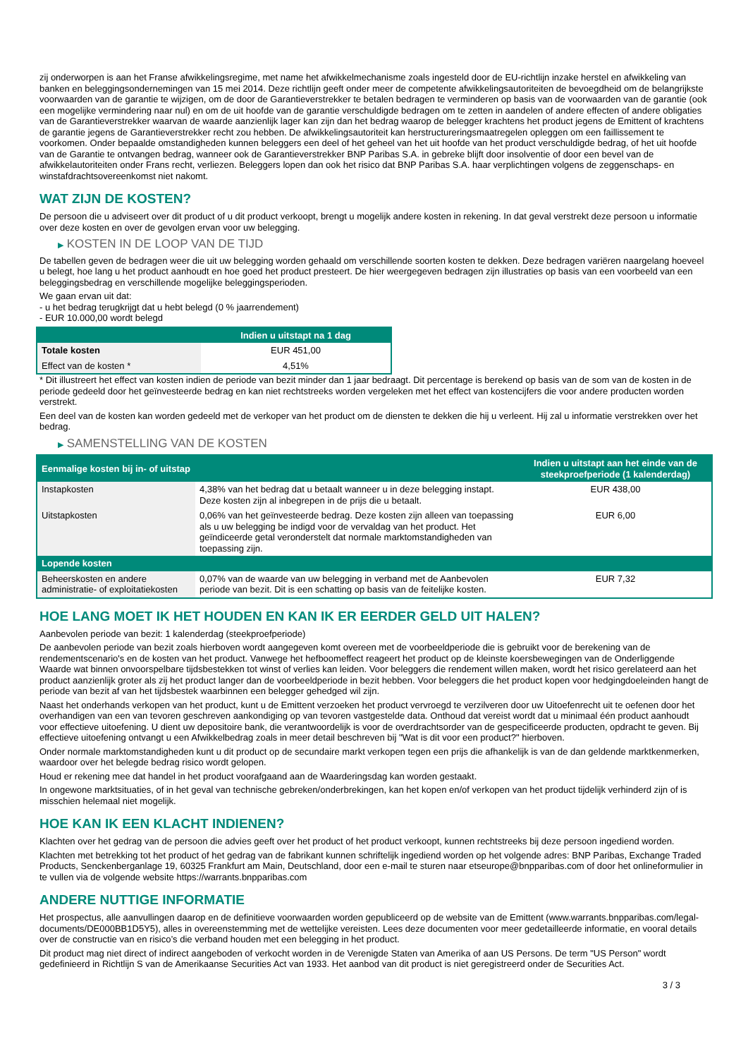zij onderworpen is aan het Franse afwikkelingsregime, met name het afwikkelmechanisme zoals ingesteld door de EU-richtlijn inzake herstel en afwikkeling van banken en beleggingsondernemingen van 15 mei 2014. Deze richtlijn geeft onder meer de competente afwikkelingsautoriteiten de bevoegdheid om de belangrijkste voorwaarden van de garantie te wijzigen, om de door de Garantieverstrekker te betalen bedragen te verminderen op basis van de voorwaarden van de garantie (ook een mogelijke vermindering naar nul) en om de uit hoofde van de garantie verschuldigde bedragen om te zetten in aandelen of andere effecten of andere obligaties van de Garantieverstrekker waarvan de waarde aanzienlijk lager kan zijn dan het bedrag waarop de belegger krachtens het product jegens de Emittent of krachtens de garantie jegens de Garantieverstrekker recht zou hebben. De afwikkelingsautoriteit kan herstructureringsmaatregelen opleggen om een faillissement te voorkomen. Onder bepaalde omstandigheden kunnen beleggers een deel of het geheel van het uit hoofde van het product verschuldigde bedrag, of het uit hoofde van de Garantie te ontvangen bedrag, wanneer ook de Garantieverstrekker BNP Paribas S.A. in gebreke blijft door insolventie of door een bevel van de afwikkelautoriteiten onder Frans recht, verliezen. Beleggers lopen dan ook het risico dat BNP Paribas S.A. haar verplichtingen volgens de zeggenschaps- en winstafdrachtsovereenkomst niet nakomt.
WAT ZIJN DE KOSTEN?
De persoon die u adviseert over dit product of u dit product verkoopt, brengt u mogelijk andere kosten in rekening. In dat geval verstrekt deze persoon u informatie over deze kosten en over de gevolgen ervan voor uw belegging.
▶ KOSTEN IN DE LOOP VAN DE TIJD
De tabellen geven de bedragen weer die uit uw belegging worden gehaald om verschillende soorten kosten te dekken. Deze bedragen variëren naargelang hoeveel u belegt, hoe lang u het product aanhoudt en hoe goed het product presteert. De hier weergegeven bedragen zijn illustraties op basis van een voorbeeld van een beleggingsbedrag en verschillende mogelijke beleggingsperioden.
We gaan ervan uit dat:
- u het bedrag terugkrijgt dat u hebt belegd (0 % jaarrendement)
- EUR 10.000,00 wordt belegd
| | Indien u uitstapt na 1 dag |
| --- | --- |
| Totale kosten | EUR 451,00 |
| Effect van de kosten * | 4,51% |
* Dit illustreert het effect van kosten indien de periode van bezit minder dan 1 jaar bedraagt. Dit percentage is berekend op basis van de som van de kosten in de periode gedeeld door het geïnvesteerde bedrag en kan niet rechtstreeks worden vergeleken met het effect van kostencijfers die voor andere producten worden verstrekt.
Een deel van de kosten kan worden gedeeld met de verkoper van het product om de diensten te dekken die hij u verleent. Hij zal u informatie verstrekken over het bedrag.
▶ SAMENSTELLING VAN DE KOSTEN
| Eenmalige kosten bij in- of uitstap | | Indien u uitstapt aan het einde van de steekproefperiode (1 kalenderdag) |
| --- | --- | --- |
| Instapkosten | 4,38% van het bedrag dat u betaalt wanneer u in deze belegging instapt. Deze kosten zijn al inbegrepen in de prijs die u betaalt. | EUR 438,00 |
| Uitstapkosten | 0,06% van het geïnvesteerde bedrag. Deze kosten zijn alleen van toepassing als u uw belegging be indigd voor de vervaldag van het product. Het geïndiceerde getal veronderstelt dat normale marktomstandigheden van toepassing zijn. | EUR 6,00 |
| Lopende kosten | | |
| Beheerskosten en andere administratie- of exploitatiekosten | 0,07% van de waarde van uw belegging in verband met de Aanbevolen periode van bezit. Dit is een schatting op basis van de feitelijke kosten. | EUR 7,32 |
HOE LANG MOET IK HET HOUDEN EN KAN IK ER EERDER GELD UIT HALEN?
Aanbevolen periode van bezit: 1 kalenderdag (steekproefperiode)
De aanbevolen periode van bezit zoals hierboven wordt aangegeven komt overeen met de voorbeeldperiode die is gebruikt voor de berekening van de rendementscenario's en de kosten van het product. Vanwege het hefboomeffect reageert het product op de kleinste koersbewegingen van de Onderliggende Waarde wat binnen onvoorspelbare tijdsbestekken tot winst of verlies kan leiden. Voor beleggers die rendement willen maken, wordt het risico gerelateerd aan het product aanzienlijk groter als zij het product langer dan de voorbeeldperiode in bezit hebben. Voor beleggers die het product kopen voor hedgingdoeleinden hangt de periode van bezit af van het tijdsbestek waarbinnen een belegger gehedged wil zijn.
Naast het onderhands verkopen van het product, kunt u de Emittent verzoeken het product vervroegd te verzilveren door uw Uitoefenrecht uit te oefenen door het overhandigen van een van tevoren geschreven aankondiging op van tevoren vastgestelde data. Onthoud dat vereist wordt dat u minimaal één product aanhoudt voor effectieve uitoefening. U dient uw depositoire bank, die verantwoordelijk is voor de overdrachtsorder van de gespecificeerde producten, opdracht te geven. Bij effectieve uitoefening ontvangt u een Afwikkelbedrag zoals in meer detail beschreven bij "Wat is dit voor een product?" hierboven.
Onder normale marktomstandigheden kunt u dit product op de secundaire markt verkopen tegen een prijs die afhankelijk is van de dan geldende marktkenmerken, waardoor over het belegde bedrag risico wordt gelopen.
Houd er rekening mee dat handel in het product voorafgaand aan de Waarderingsdag kan worden gestaakt.
In ongewone marktsituaties, of in het geval van technische gebreken/onderbrekingen, kan het kopen en/of verkopen van het product tijdelijk verhinderd zijn of is misschien helemaal niet mogelijk.
HOE KAN IK EEN KLACHT INDIENEN?
Klachten over het gedrag van de persoon die advies geeft over het product of het product verkoopt, kunnen rechtstreeks bij deze persoon ingediend worden.
Klachten met betrekking tot het product of het gedrag van de fabrikant kunnen schriftelijk ingediend worden op het volgende adres: BNP Paribas, Exchange Traded Products, Senckenberganlage 19, 60325 Frankfurt am Main, Deutschland, door een e-mail te sturen naar etseurope@bnpparibas.com of door het onlineformulier in te vullen via de volgende website https://warrants.bnpparibas.com
ANDERE NUTTIGE INFORMATIE
Het prospectus, alle aanvullingen daarop en de definitieve voorwaarden worden gepubliceerd op de website van de Emittent (www.warrants.bnpparibas.com/legal-documents/DE000BB1D5Y5), alles in overeenstemming met de wettelijke vereisten. Lees deze documenten voor meer gedetailleerde informatie, en vooral details over de constructie van en risico’s die verband houden met een belegging in het product.
Dit product mag niet direct of indirect aangeboden of verkocht worden in de Verenigde Staten van Amerika of aan US Persons. De term "US Person" wordt gedefinieerd in Richtlijn S van de Amerikaanse Securities Act van 1933. Het aanbod van dit product is niet geregistreerd onder de Securities Act.
3 / 3